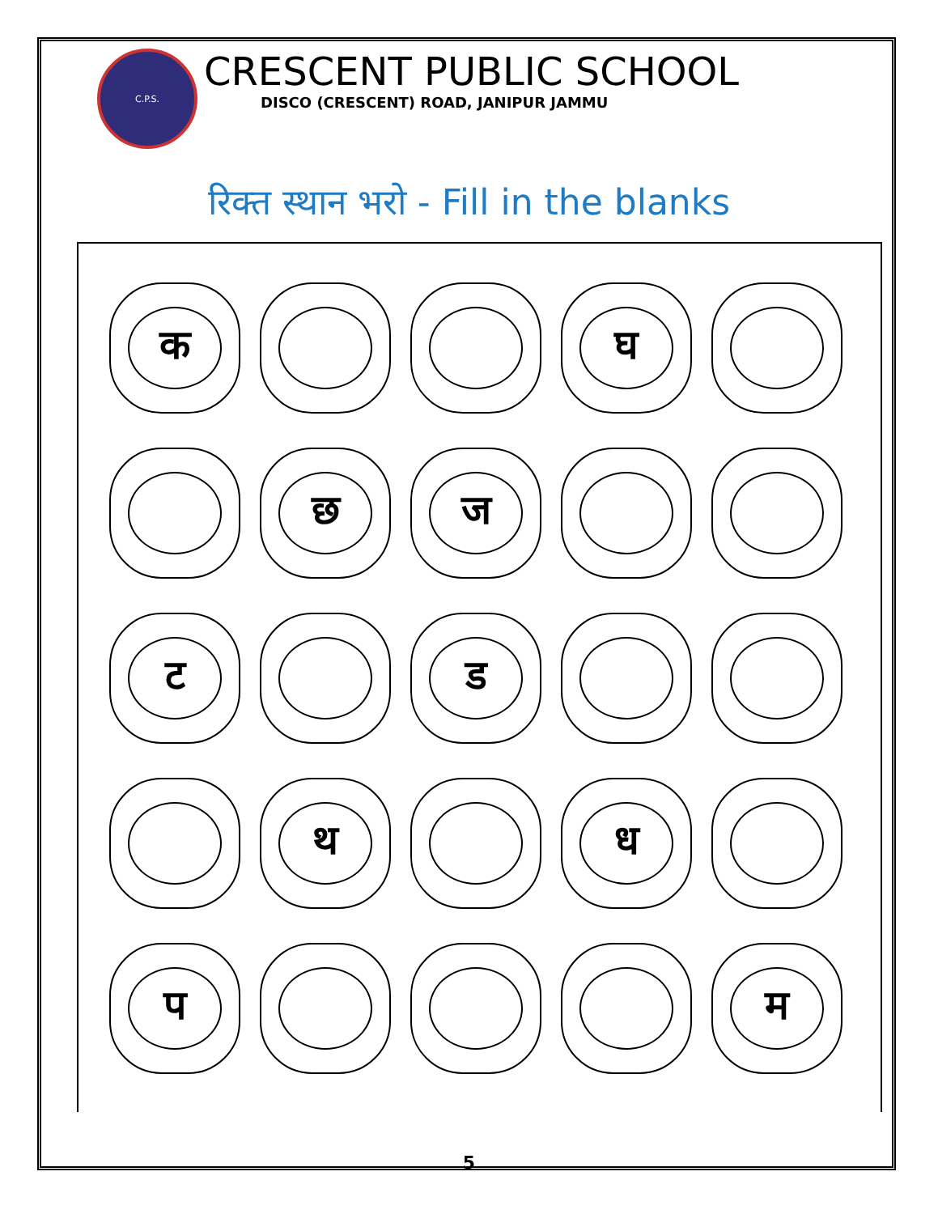C.P.S.
CRESCENT PUBLIC SCHOOL
DISCO (CRESCENT) ROAD, JANIPUR JAMMU
रिक्त स्थान भरो - Fill in the blanks
क घ
छ ज
ट ड
थ ध
प म
5